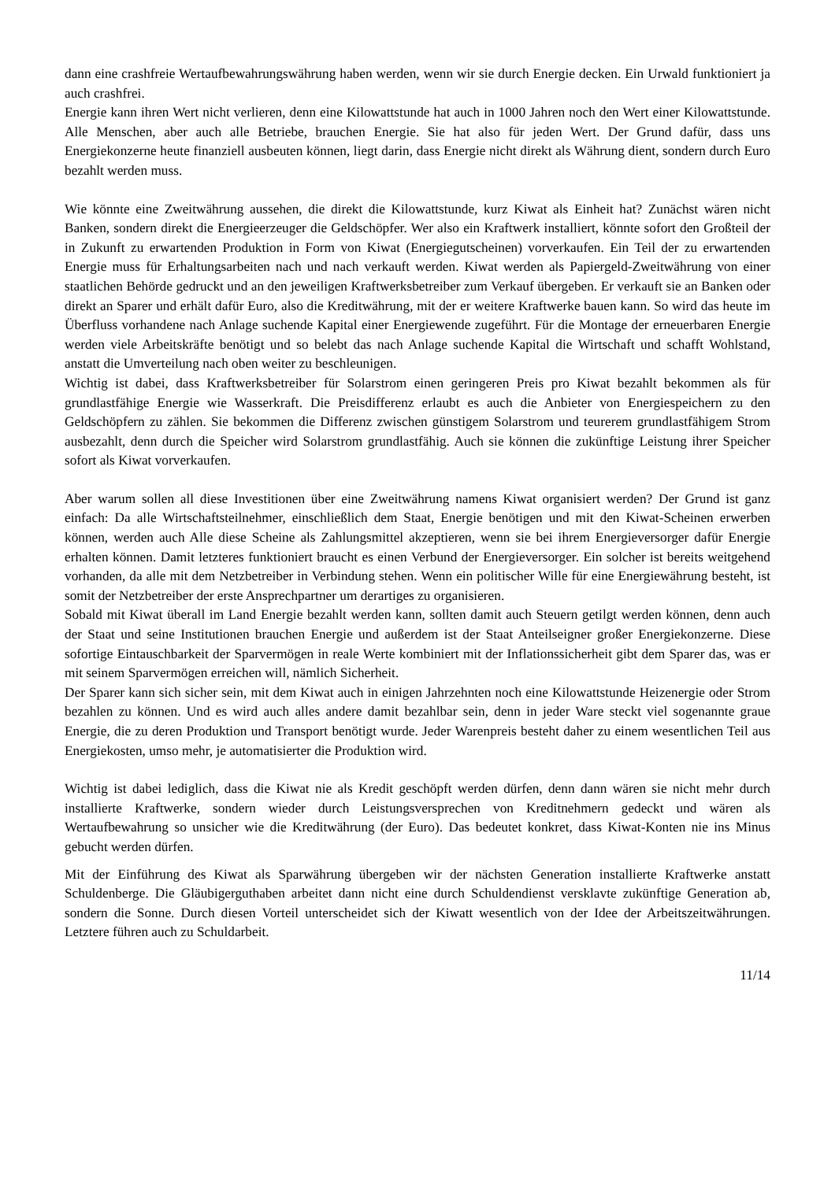dann eine crashfreie Wertaufbewahrungswährung haben werden, wenn wir sie durch Energie decken. Ein Urwald funktioniert ja auch crashfrei.
Energie kann ihren Wert nicht verlieren, denn eine Kilowattstunde hat auch in 1000 Jahren noch den Wert einer Kilowattstunde. Alle Menschen, aber auch alle Betriebe, brauchen Energie. Sie hat also für jeden Wert. Der Grund dafür, dass uns Energiekonzerne heute finanziell ausbeuten können, liegt darin, dass Energie nicht direkt als Währung dient, sondern durch Euro bezahlt werden muss.
Wie könnte eine Zweitwährung aussehen, die direkt die Kilowattstunde, kurz Kiwat als Einheit hat? Zunächst wären nicht Banken, sondern direkt die Energieerzeuger die Geldschöpfer. Wer also ein Kraftwerk installiert, könnte sofort den Großteil der in Zukunft zu erwartenden Produktion in Form von Kiwat (Energiegutscheinen) vorverkaufen. Ein Teil der zu erwartenden Energie muss für Erhaltungsarbeiten nach und nach verkauft werden. Kiwat werden als Papiergeld-Zweitwährung von einer staatlichen Behörde gedruckt und an den jeweiligen Kraftwerksbetreiber zum Verkauf übergeben. Er verkauft sie an Banken oder direkt an Sparer und erhält dafür Euro, also die Kreditwährung, mit der er weitere Kraftwerke bauen kann. So wird das heute im Überfluss vorhandene nach Anlage suchende Kapital einer Energiewende zugeführt. Für die Montage der erneuerbaren Energie werden viele Arbeitskräfte benötigt und so belebt das nach Anlage suchende Kapital die Wirtschaft und schafft Wohlstand, anstatt die Umverteilung nach oben weiter zu beschleunigen.
Wichtig ist dabei, dass Kraftwerksbetreiber für Solarstrom einen geringeren Preis pro Kiwat bezahlt bekommen als für grundlastfähige Energie wie Wasserkraft. Die Preisdifferenz erlaubt es auch die Anbieter von Energiespeichern zu den Geldschöpfern zu zählen. Sie bekommen die Differenz zwischen günstigem Solarstrom und teurerem grundlastfähigem Strom ausbezahlt, denn durch die Speicher wird Solarstrom grundlastfähig. Auch sie können die zukünftige Leistung ihrer Speicher sofort als Kiwat vorverkaufen.
Aber warum sollen all diese Investitionen über eine Zweitwährung namens Kiwat organisiert werden? Der Grund ist ganz einfach: Da alle Wirtschaftsteilnehmer, einschließlich dem Staat, Energie benötigen und mit den Kiwat-Scheinen erwerben können, werden auch Alle diese Scheine als Zahlungsmittel akzeptieren, wenn sie bei ihrem Energieversorger dafür Energie erhalten können. Damit letzteres funktioniert braucht es einen Verbund der Energieversorger. Ein solcher ist bereits weitgehend vorhanden, da alle mit dem Netzbetreiber in Verbindung stehen. Wenn ein politischer Wille für eine Energiewährung besteht, ist somit der Netzbetreiber der erste Ansprechpartner um derartiges zu organisieren.
Sobald mit Kiwat überall im Land Energie bezahlt werden kann, sollten damit auch Steuern getilgt werden können, denn auch der Staat und seine Institutionen brauchen Energie und außerdem ist der Staat Anteilseigner großer Energiekonzerne. Diese sofortige Eintauschbarkeit der Sparvermögen in reale Werte kombiniert mit der Inflationssicherheit gibt dem Sparer das, was er mit seinem Sparvermögen erreichen will, nämlich Sicherheit.
Der Sparer kann sich sicher sein, mit dem Kiwat auch in einigen Jahrzehnten noch eine Kilowattstunde Heizenergie oder Strom bezahlen zu können. Und es wird auch alles andere damit bezahlbar sein, denn in jeder Ware steckt viel sogenannte graue Energie, die zu deren Produktion und Transport benötigt wurde. Jeder Warenpreis besteht daher zu einem wesentlichen Teil aus Energiekosten, umso mehr, je automatisierter die Produktion wird.
Wichtig ist dabei lediglich, dass die Kiwat nie als Kredit geschöpft werden dürfen, denn dann wären sie nicht mehr durch installierte Kraftwerke, sondern wieder durch Leistungsversprechen von Kreditnehmern gedeckt und wären als Wertaufbewahrung so unsicher wie die Kreditwährung (der Euro). Das bedeutet konkret, dass Kiwat-Konten nie ins Minus gebucht werden dürfen.
Mit der Einführung des Kiwat als Sparwährung übergeben wir der nächsten Generation installierte Kraftwerke anstatt Schuldenberge. Die Gläubigerguthaben arbeitet dann nicht eine durch Schuldendienst versklavte zukünftige Generation ab, sondern die Sonne. Durch diesen Vorteil unterscheidet sich der Kiwatt wesentlich von der Idee der Arbeitszeitwährungen. Letztere führen auch zu Schuldarbeit.
11/14